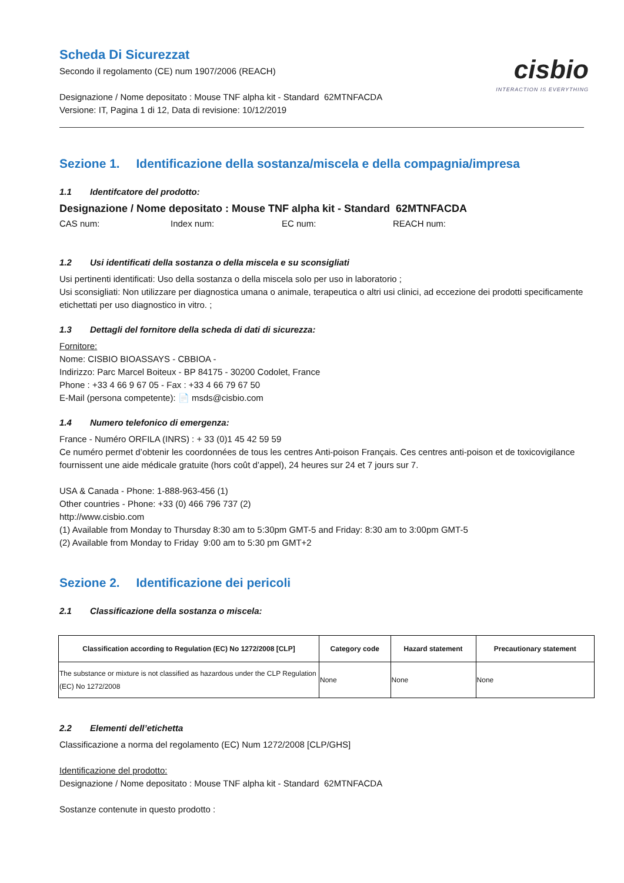Scheda Di Sicurezzat
Secondo il regolamento (CE) num 1907/2006 (REACH)
Designazione / Nome depositato : Mouse TNF alpha kit - Standard 62MTNFACDA
Versione: IT, Pagina 1 di 12, Data di revisione: 10/12/2019
cisbio
INTERACTION IS EVERYTHING
Sezione 1. Identificazione della sostanza/miscela e della compagnia/impresa
1.1 Identifcatore del prodotto:
Designazione / Nome depositato : Mouse TNF alpha kit - Standard 62MTNFACDA
CAS num: Index num: EC num: REACH num:
1.2 Usi identificati della sostanza o della miscela e su sconsigliati
Usi pertinenti identificati: Uso della sostanza o della miscela solo per uso in laboratorio ;
Usi sconsigliati: Non utilizzare per diagnostica umana o animale, terapeutica o altri usi clinici, ad eccezione dei prodotti specificamente etichettati per uso diagnostico in vitro. ;
1.3 Dettagli del fornitore della scheda di dati di sicurezza:
Fornitore:
Nome: CISBIO BIOASSAYS - CBBIOA -
Indirizzo: Parc Marcel Boiteux - BP 84175 - 30200 Codolet, France
Phone : +33 4 66 9 67 05 - Fax : +33 4 66 79 67 50
E-Mail (persona competente): 📄 msds@cisbio.com
1.4 Numero telefonico di emergenza:
France - Numéro ORFILA (INRS) : + 33 (0)1 45 42 59 59
Ce numéro permet d’obtenir les coordonnées de tous les centres Anti-poison Français. Ces centres anti-poison et de toxicovigilance fournissent une aide médicale gratuite (hors coût d’appel), 24 heures sur 24 et 7 jours sur 7.
USA & Canada - Phone: 1-888-963-456 (1)
Other countries - Phone: +33 (0) 466 796 737 (2)
http://www.cisbio.com
(1) Available from Monday to Thursday 8:30 am to 5:30pm GMT-5 and Friday: 8:30 am to 3:00pm GMT-5
(2) Available from Monday to Friday 9:00 am to 5:30 pm GMT+2
Sezione 2. Identificazione dei pericoli
2.1 Classificazione della sostanza o miscela:
| Classification according to Regulation (EC) No 1272/2008 [CLP] | Category code | Hazard statement | Precautionary statement |
| --- | --- | --- | --- |
| The substance or mixture is not classified as hazardous under the CLP Regulation (EC) No 1272/2008 | None | None | None |
2.2 Elementi dell’etichetta
Classificazione a norma del regolamento (EC) Num 1272/2008 [CLP/GHS]
Identificazione del prodotto:
Designazione / Nome depositato : Mouse TNF alpha kit - Standard 62MTNFACDA
Sostanze contenute in questo prodotto :